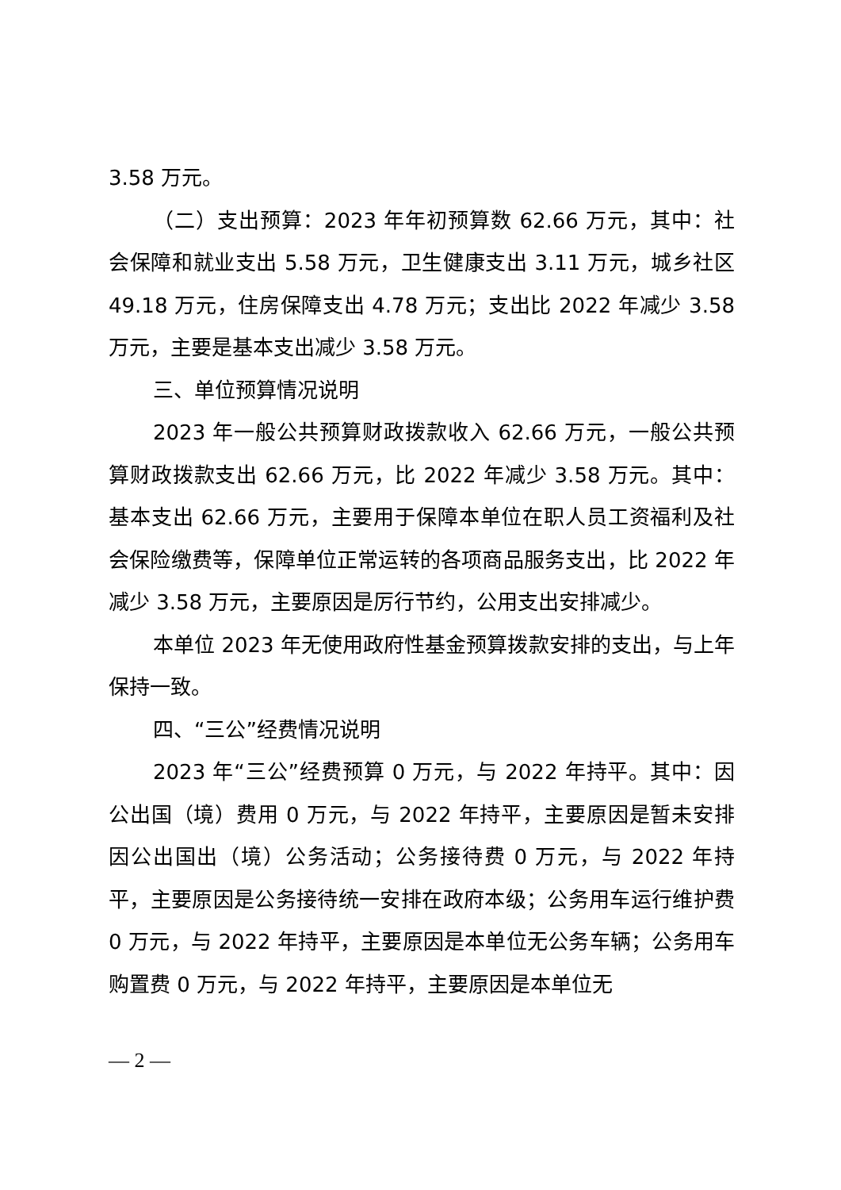3.58 万元。
（二）支出预算：2023 年年初预算数 62.66 万元，其中：社会保障和就业支出 5.58 万元，卫生健康支出 3.11 万元，城乡社区 49.18 万元，住房保障支出 4.78 万元；支出比 2022 年减少 3.58 万元，主要是基本支出减少 3.58 万元。
三、单位预算情况说明
2023 年一般公共预算财政拨款收入 62.66 万元，一般公共预算财政拨款支出 62.66 万元，比 2022 年减少 3.58 万元。其中：基本支出 62.66 万元，主要用于保障本单位在职人员工资福利及社会保险缴费等，保障单位正常运转的各项商品服务支出，比 2022 年减少 3.58 万元，主要原因是厉行节约，公用支出安排减少。
本单位 2023 年无使用政府性基金预算拨款安排的支出，与上年保持一致。
四、“三公”经费情况说明
2023 年“三公”经费预算 0 万元，与 2022 年持平。其中：因公出国（境）费用 0 万元，与 2022 年持平，主要原因是暂未安排因公出国出（境）公务活动；公务接待费 0 万元，与 2022 年持平，主要原因是公务接待统一安排在政府本级；公务用车运行维护费 0 万元，与 2022 年持平，主要原因是本单位无公务车辆；公务用车购置费 0 万元，与 2022 年持平，主要原因是本单位无
— 2 —